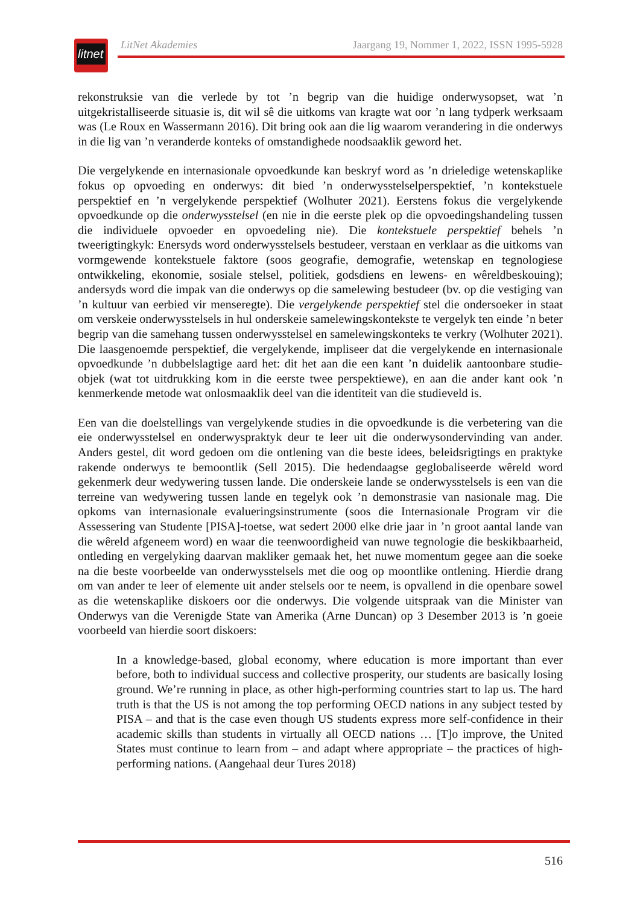litnet
LitNet Akademies Jaargang 19, Nommer 1, 2022, ISSN 1995-5928
rekonstruksie van die verlede by tot ’n begrip van die huidige onderwysopset, wat ’n uitgekristalliseerde situasie is, dit wil sê die uitkoms van kragte wat oor ’n lang tydperk werksaam was (Le Roux en Wassermann 2016). Dit bring ook aan die lig waarom verandering in die onderwys in die lig van ’n veranderde konteks of omstandighede noodsaaklik geword het.
Die vergelykende en internasionale opvoedkunde kan beskryf word as ’n drieledige wetenskaplike fokus op opvoeding en onderwys: dit bied ’n onderwysstelselperspektief, ’n kontekstuele perspektief en ’n vergelykende perspektief (Wolhuter 2021). Eerstens fokus die vergelykende opvoedkunde op die onderwysstelsel (en nie in die eerste plek op die opvoedingshandeling tussen die individuele opvoeder en opvoedeling nie). Die kontekstuele perspektief behels ’n tweerigtingkyk: Enersyds word onderwysstelsels bestudeer, verstaan en verklaar as die uitkoms van vormgewende kontekstuele faktore (soos geografie, demografie, wetenskap en tegnologiese ontwikkeling, ekonomie, sosiale stelsel, politiek, godsdiens en lewens- en wêreldbeskouing); andersyds word die impak van die onderwys op die samelewing bestudeer (bv. op die vestiging van ’n kultuur van eerbied vir menseregte). Die vergelykende perspektief stel die ondersoeker in staat om verskeie onderwysstelsels in hul onderskeie samelewingskontekste te vergelyk ten einde ’n beter begrip van die samehang tussen onderwysstelsel en samelewingskonteks te verkry (Wolhuter 2021). Die laasgenoemde perspektief, die vergelykende, impliseer dat die vergelykende en internasionale opvoedkunde ’n dubbelslagtige aard het: dit het aan die een kant ’n duidelik aantoonbare studie-objek (wat tot uitdrukking kom in die eerste twee perspektiewe), en aan die ander kant ook ’n kenmerkende metode wat onlosmaaklik deel van die identiteit van die studieveld is.
Een van die doelstellings van vergelykende studies in die opvoedkunde is die verbetering van die eie onderwysstelsel en onderwyspraktyk deur te leer uit die onderwysondervinding van ander. Anders gestel, dit word gedoen om die ontlening van die beste idees, beleidsrigtings en praktyke rakende onderwys te bemoontlik (Sell 2015). Die hedendaagse geglobaliseerde wêreld word gekenmerk deur wedywering tussen lande. Die onderskeie lande se onderwysstelsels is een van die terreine van wedywering tussen lande en tegelyk ook ’n demonstrasie van nasionale mag. Die opkoms van internasionale evalueringsinstrumente (soos die Internasionale Program vir die Assessering van Studente [PISA]-toetse, wat sedert 2000 elke drie jaar in ’n groot aantal lande van die wêreld afgeneem word) en waar die teenwoordigheid van nuwe tegnologie die beskikbaarheid, ontleding en vergelyking daarvan makliker gemaak het, het nuwe momentum gegee aan die soeke na die beste voorbeelde van onderwysstelsels met die oog op moontlike ontlening. Hierdie drang om van ander te leer of elemente uit ander stelsels oor te neem, is opvallend in die openbare sowel as die wetenskaplike diskoers oor die onderwys. Die volgende uitspraak van die Minister van Onderwys van die Verenigde State van Amerika (Arne Duncan) op 3 Desember 2013 is ’n goeie voorbeeld van hierdie soort diskoers:
In a knowledge-based, global economy, where education is more important than ever before, both to individual success and collective prosperity, our students are basically losing ground. We’re running in place, as other high-performing countries start to lap us. The hard truth is that the US is not among the top performing OECD nations in any subject tested by PISA – and that is the case even though US students express more self-confidence in their academic skills than students in virtually all OECD nations … [T]o improve, the United States must continue to learn from – and adapt where appropriate – the practices of high-performing nations. (Aangehaal deur Tures 2018)
516